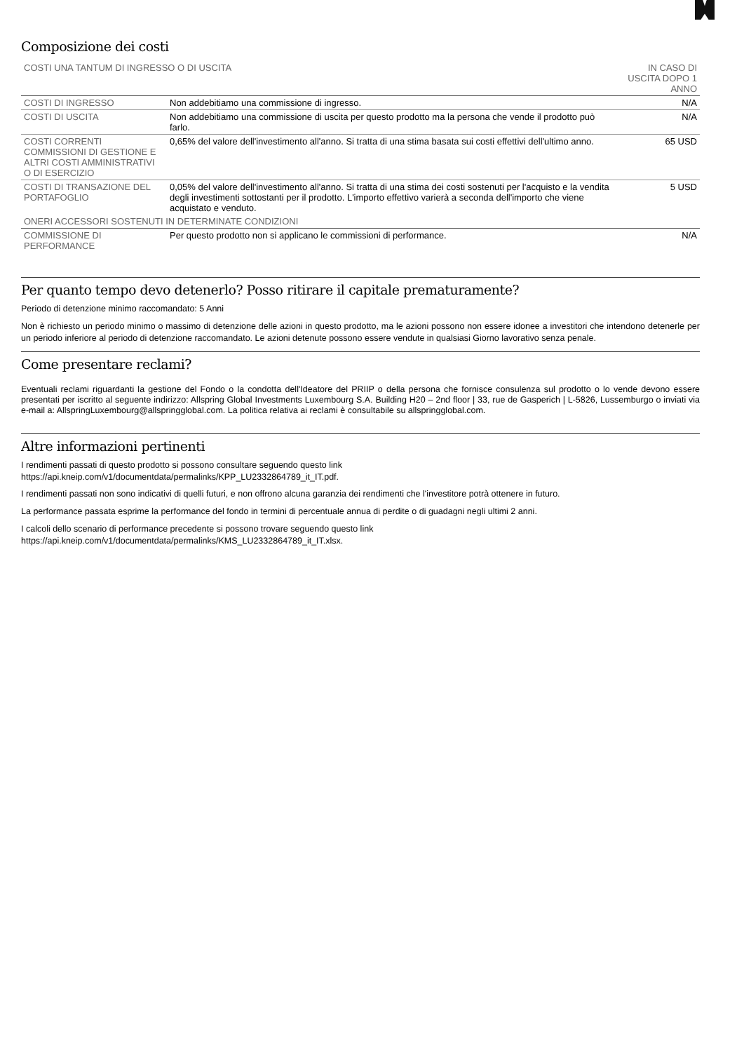Composizione dei costi
| COSTI UNA TANTUM DI INGRESSO O DI USCITA | | IN CASO DI USCITA DOPO 1 ANNO |
| --- | --- | --- |
| COSTI DI INGRESSO | Non addebitiamo una commissione di ingresso. | N/A |
| COSTI DI USCITA | Non addebitiamo una commissione di uscita per questo prodotto ma la persona che vende il prodotto può farlo. | N/A |
| COSTI CORRENTI COMMISSIONI DI GESTIONE E ALTRI COSTI AMMINISTRATIVI O DI ESERCIZIO | 0,65% del valore dell'investimento all'anno. Si tratta di una stima basata sui costi effettivi dell'ultimo anno. | 65 USD |
| COSTI DI TRANSAZIONE DEL PORTAFOGLIO | 0,05% del valore dell'investimento all'anno. Si tratta di una stima dei costi sostenuti per l'acquisto e la vendita degli investimenti sottostanti per il prodotto. L'importo effettivo varierà a seconda dell'importo che viene acquistato e venduto. | 5 USD |
| ONERI ACCESSORI SOSTENUTI IN DETERMINATE CONDIZIONI | | |
| COMMISSIONE DI PERFORMANCE | Per questo prodotto non si applicano le commissioni di performance. | N/A |
Per quanto tempo devo detenerlo? Posso ritirare il capitale prematuramente?
Periodo di detenzione minimo raccomandato: 5 Anni
Non è richiesto un periodo minimo o massimo di detenzione delle azioni in questo prodotto, ma le azioni possono non essere idonee a investitori che intendono detenerle per un periodo inferiore al periodo di detenzione raccomandato. Le azioni detenute possono essere vendute in qualsiasi Giorno lavorativo senza penale.
Come presentare reclami?
Eventuali reclami riguardanti la gestione del Fondo o la condotta dell'Ideatore del PRIIP o della persona che fornisce consulenza sul prodotto o lo vende devono essere presentati per iscritto al seguente indirizzo: Allspring Global Investments Luxembourg S.A. Building H20 – 2nd floor | 33, rue de Gasperich | L-5826, Lussemburgo o inviati via e-mail a: AllspringLuxembourg@allspringglobal.com. La politica relativa ai reclami è consultabile su allspringglobal.com.
Altre informazioni pertinenti
I rendimenti passati di questo prodotto si possono consultare seguendo questo link
https://api.kneip.com/v1/documentdata/permalinks/KPP_LU2332864789_it_IT.pdf.
I rendimenti passati non sono indicativi di quelli futuri, e non offrono alcuna garanzia dei rendimenti che l'investitore potrà ottenere in futuro.
La performance passata esprime la performance del fondo in termini di percentuale annua di perdite o di guadagni negli ultimi 2 anni.
I calcoli dello scenario di performance precedente si possono trovare seguendo questo link
https://api.kneip.com/v1/documentdata/permalinks/KMS_LU2332864789_it_IT.xlsx.